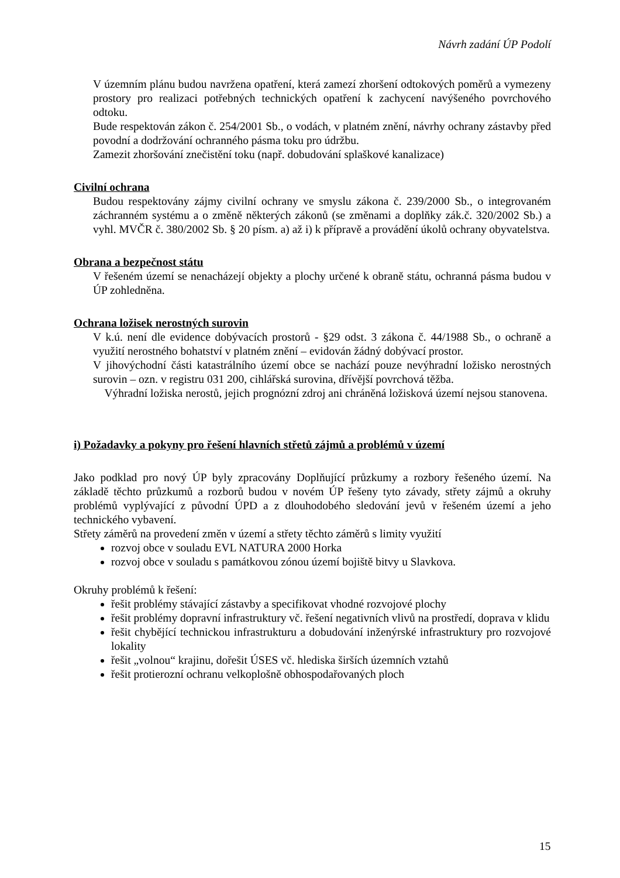Návrh zadání ÚP Podolí
V územním plánu budou navržena opatření, která zamezí zhoršení odtokových poměrů a vymezeny prostory pro realizaci potřebných technických opatření k zachycení navýšeného povrchového odtoku.
Bude respektován zákon č. 254/2001 Sb., o vodách, v platném znění, návrhy ochrany zástavby před povodní a dodržování ochranného pásma toku pro údržbu.
Zamezit zhoršování znečistění toku (např. dobudování splaškové kanalizace)
Civilní ochrana
Budou respektovány zájmy civilní ochrany ve smyslu zákona č. 239/2000 Sb., o integrovaném záchranném systému a o změně některých zákonů (se změnami a doplňky zák.č. 320/2002 Sb.) a vyhl. MVČR č. 380/2002 Sb. § 20 písm. a) až i) k přípravě a provádění úkolů ochrany obyvatelstva.
Obrana a bezpečnost státu
V řešeném území se nenacházejí objekty a plochy určené k obraně státu, ochranná pásma budou v ÚP zohledněna.
Ochrana ložisek nerostných surovin
V k.ú. není dle evidence dobývacích prostorů - §29 odst. 3 zákona č. 44/1988 Sb., o ochraně a využití nerostného bohatství v platném znění – evidován žádný dobývací prostor.
V jihovýchodní části katastrálního území obce se nachází pouze nevýhradní ložisko nerostných surovin – ozn. v registru 031 200, cihlářská surovina, dřívější povrchová těžba.
Výhradní ložiska nerostů, jejich prognózní zdroj ani chráněná ložisková území nejsou stanovena.
i) Požadavky a pokyny pro řešení hlavních střetů zájmů a problémů v území
Jako podklad pro nový ÚP byly zpracovány Doplňující průzkumy a rozbory řešeného území. Na základě těchto průzkumů a rozborů budou v novém ÚP řešeny tyto závady, střety zájmů a okruhy problémů vyplývající z původní ÚPD a z dlouhodobého sledování jevů v řešeném území a jeho technického vybavení.
Střety záměrů na provedení změn v území a střety těchto záměrů s limity využití
rozvoj obce v souladu EVL NATURA 2000 Horka
rozvoj obce v souladu s památkovou zónou území bojiště bitvy u Slavkova.
Okruhy problémů k řešení:
řešit problémy stávající zástavby a specifikovat vhodné rozvojové plochy
řešit problémy dopravní infrastruktury vč. řešení negativních vlivů na prostředí, doprava v klidu
řešit chybějící technickou infrastrukturu a dobudování inženýrské infrastruktury pro rozvojové lokality
řešit „volnou“ krajinu, dořešit ÚSES vč. hlediska širších územních vztahů
řešit protierozní ochranu velkoplošně obhospodařovaných ploch
15